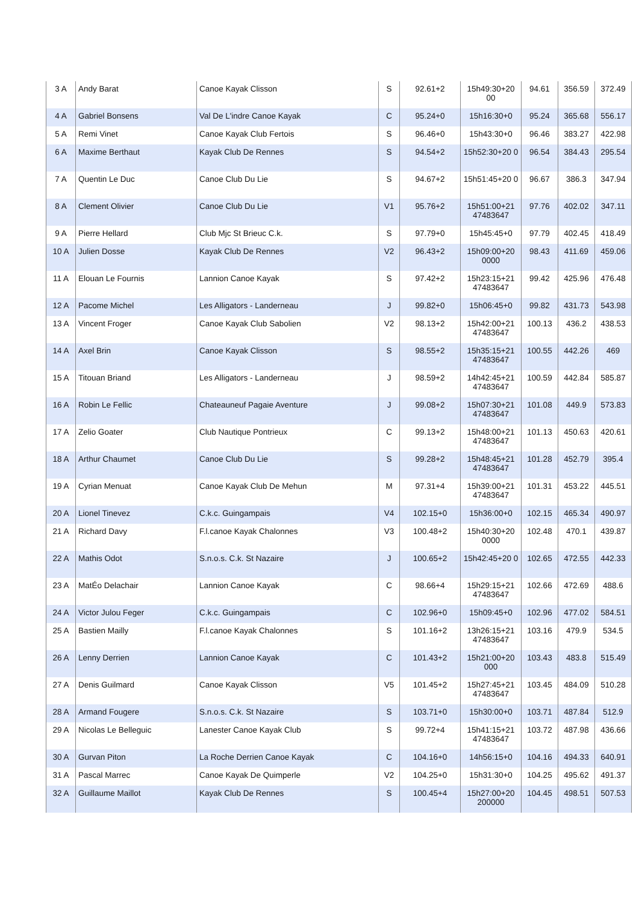| 3 A | Andy Barat | Canoe Kayak Clisson | S | 92.61+2 | 15h49:30+20 00 | 94.61 | 356.59 | 372.49 |
| 4 A | Gabriel Bonsens | Val De L'indre Canoe Kayak | C | 95.24+0 | 15h16:30+0 | 95.24 | 365.68 | 556.17 |
| 5 A | Remi Vinet | Canoe Kayak Club Fertois | S | 96.46+0 | 15h43:30+0 | 96.46 | 383.27 | 422.98 |
| 6 A | Maxime Berthaut | Kayak Club De Rennes | S | 94.54+2 | 15h52:30+20 0 | 96.54 | 384.43 | 295.54 |
| 7 A | Quentin Le Duc | Canoe Club Du Lie | S | 94.67+2 | 15h51:45+20 0 | 96.67 | 386.3 | 347.94 |
| 8 A | Clement Olivier | Canoe Club Du Lie | V1 | 95.76+2 | 15h51:00+21 47483647 | 97.76 | 402.02 | 347.11 |
| 9 A | Pierre Hellard | Club Mjc St Brieuc C.k. | S | 97.79+0 | 15h45:45+0 | 97.79 | 402.45 | 418.49 |
| 10 A | Julien Dosse | Kayak Club De Rennes | V2 | 96.43+2 | 15h09:00+20 0000 | 98.43 | 411.69 | 459.06 |
| 11 A | Elouan Le Fournis | Lannion Canoe Kayak | S | 97.42+2 | 15h23:15+21 47483647 | 99.42 | 425.96 | 476.48 |
| 12 A | Pacome Michel | Les Alligators - Landerneau | J | 99.82+0 | 15h06:45+0 | 99.82 | 431.73 | 543.98 |
| 13 A | Vincent Froger | Canoe Kayak Club Sabolien | V2 | 98.13+2 | 15h42:00+21 47483647 | 100.13 | 436.2 | 438.53 |
| 14 A | Axel Brin | Canoe Kayak Clisson | S | 98.55+2 | 15h35:15+21 47483647 | 100.55 | 442.26 | 469 |
| 15 A | Titouan Briand | Les Alligators - Landerneau | J | 98.59+2 | 14h42:45+21 47483647 | 100.59 | 442.84 | 585.87 |
| 16 A | Robin Le Fellic | Chateauneuf Pagaie Aventure | J | 99.08+2 | 15h07:30+21 47483647 | 101.08 | 449.9 | 573.83 |
| 17 A | Zelio Goater | Club Nautique Pontrieux | C | 99.13+2 | 15h48:00+21 47483647 | 101.13 | 450.63 | 420.61 |
| 18 A | Arthur Chaumet | Canoe Club Du Lie | S | 99.28+2 | 15h48:45+21 47483647 | 101.28 | 452.79 | 395.4 |
| 19 A | Cyrian Menuat | Canoe Kayak Club De Mehun | M | 97.31+4 | 15h39:00+21 47483647 | 101.31 | 453.22 | 445.51 |
| 20 A | Lionel Tinevez | C.k.c. Guingampais | V4 | 102.15+0 | 15h36:00+0 | 102.15 | 465.34 | 490.97 |
| 21 A | Richard Davy | F.l.canoe Kayak Chalonnes | V3 | 100.48+2 | 15h40:30+20 0000 | 102.48 | 470.1 | 439.87 |
| 22 A | Mathis Odot | S.n.o.s. C.k. St Nazaire | J | 100.65+2 | 15h42:45+20 0 | 102.65 | 472.55 | 442.33 |
| 23 A | MatÉo Delachair | Lannion Canoe Kayak | C | 98.66+4 | 15h29:15+21 47483647 | 102.66 | 472.69 | 488.6 |
| 24 A | Victor Julou Feger | C.k.c. Guingampais | C | 102.96+0 | 15h09:45+0 | 102.96 | 477.02 | 584.51 |
| 25 A | Bastien Mailly | F.l.canoe Kayak Chalonnes | S | 101.16+2 | 13h26:15+21 47483647 | 103.16 | 479.9 | 534.5 |
| 26 A | Lenny Derrien | Lannion Canoe Kayak | C | 101.43+2 | 15h21:00+20 000 | 103.43 | 483.8 | 515.49 |
| 27 A | Denis Guilmard | Canoe Kayak Clisson | V5 | 101.45+2 | 15h27:45+21 47483647 | 103.45 | 484.09 | 510.28 |
| 28 A | Armand Fougere | S.n.o.s. C.k. St Nazaire | S | 103.71+0 | 15h30:00+0 | 103.71 | 487.84 | 512.9 |
| 29 A | Nicolas Le Belleguic | Lanester Canoe Kayak Club | S | 99.72+4 | 15h41:15+21 47483647 | 103.72 | 487.98 | 436.66 |
| 30 A | Gurvan Piton | La Roche Derrien Canoe Kayak | C | 104.16+0 | 14h56:15+0 | 104.16 | 494.33 | 640.91 |
| 31 A | Pascal Marrec | Canoe Kayak De Quimperle | V2 | 104.25+0 | 15h31:30+0 | 104.25 | 495.62 | 491.37 |
| 32 A | Guillaume Maillot | Kayak Club De Rennes | S | 100.45+4 | 15h27:00+20 200000 | 104.45 | 498.51 | 507.53 |